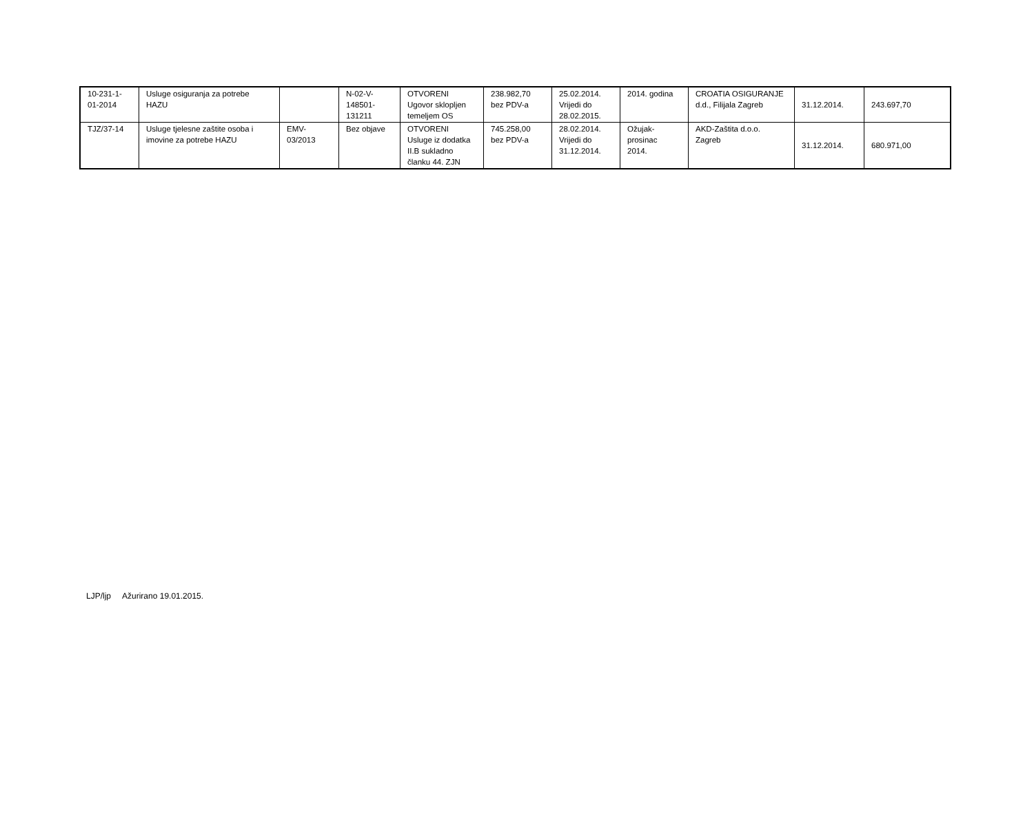| 10-231-1- 01-2014 | Usluge osiguranja za potrebe HAZU | | N-02-V- 148501- 131211 | OTVORENI Ugovor sklopljen temeljem OS | 238.982,70 bez PDV-a | 25.02.2014. Vrijedi do 28.02.2015. | 2014. godina | CROATIA OSIGURANJE d.d., Filijala Zagreb | 31.12.2014. | 243.697,70 |
| TJZ/37-14 | Usluge tjelesne zaštite osoba i imovine za potrebe HAZU | EMV- 03/2013 | Bez objave | OTVORENI Usluge iz dodatka II.B sukladno članku 44. ZJN | 745.258,00 bez PDV-a | 28.02.2014. Vrijedi do 31.12.2014. | Ožujak- prosinac 2014. | AKD-Zaštita d.o.o. Zagreb | 31.12.2014. | 680.971,00 |
LJP/ljp Ažurirano 19.01.2015.